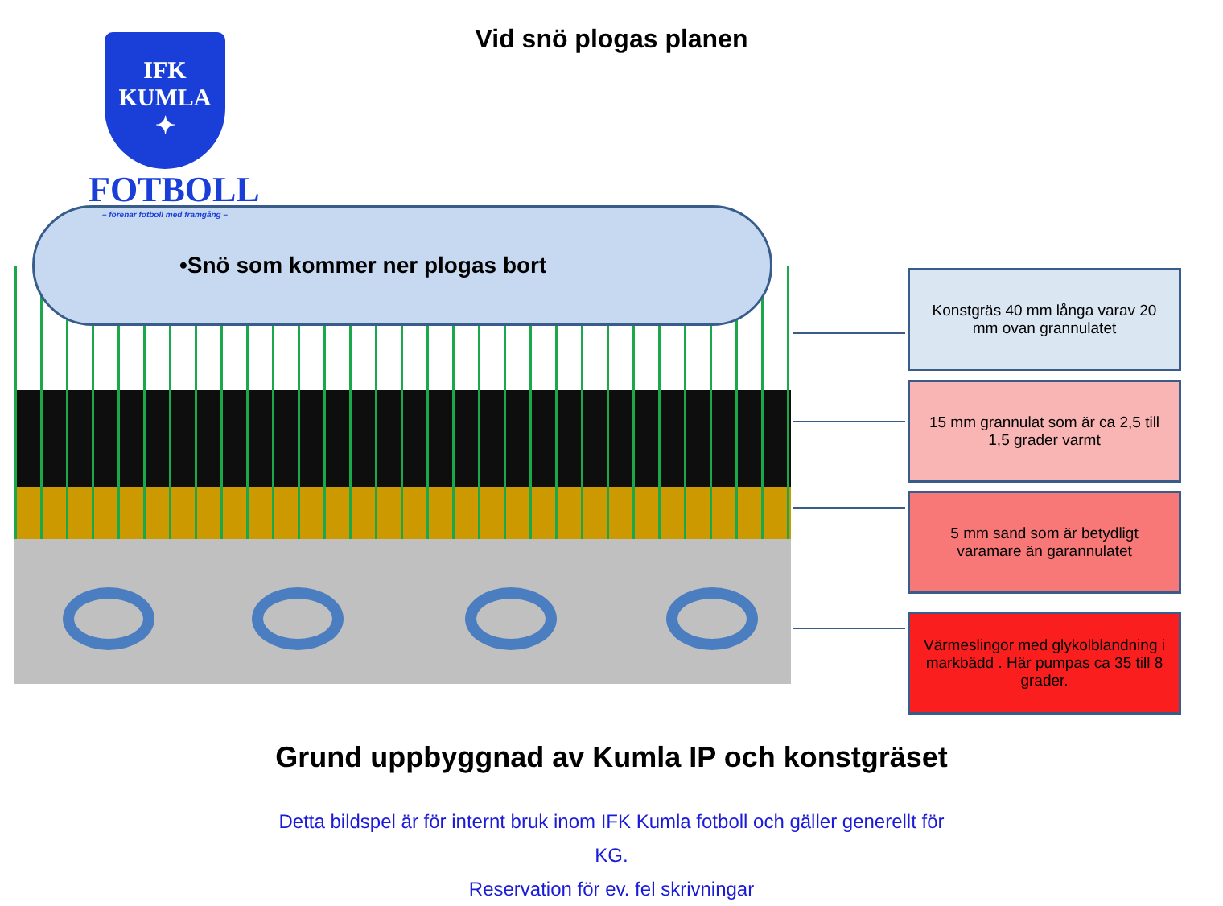Vid snö plogas planen
•Snö som kommer ner plogas bort
IFK
KUMLA
✦
FOTBOLL
– förenar fotboll med framgång –
Konstgräs 40 mm långa varav 20 mm ovan grannulatet
15 mm grannulat som är ca 2,5 till 1,5 grader varmt
5 mm sand som är betydligt varamare än garannulatet
Värmeslingor med glykolblandning i markbädd . Här pumpas ca 35 till 8 grader.
Grund uppbyggnad av Kumla IP och konstgräset
Detta bildspel är för internt bruk inom IFK Kumla fotboll och gäller generellt för KG.
Reservation för ev. fel skrivningar